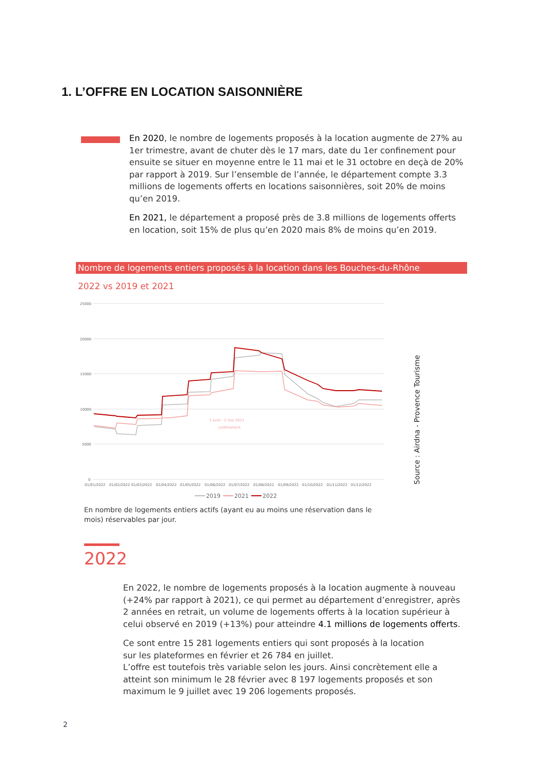1. L’OFFRE EN LOCATION SAISONNIÈRE
En 2020, le nombre de logements proposés à la location augmente de 27% au 1er trimestre, avant de chuter dès le 17 mars, date du 1er confinement pour ensuite se situer en moyenne entre le 11 mai et le 31 octobre en deçà de 20% par rapport à 2019. Sur l’ensemble de l’année, le département compte 3.3 millions de logements offerts en locations saisonnières, soit 20% de moins qu’en 2019.
En 2021, le département a proposé près de 3.8 millions de logements offerts en location, soit 15% de plus qu’en 2020 mais 8% de moins qu’en 2019.
Nombre de logements entiers proposés à la location dans les Bouches-du-Rhône
2022 vs 2019 et 2021
25000
20000
15000
10000
5000
0
01/01/2022
01/02/2022
01/03/2022
01/04/2022
01/05/2022
01/06/2022
01/07/2022
01/08/2022
01/09/2022
01/10/2022
01/11/2022
01/12/2022
3 avril - 2 mai 2021
confinement
2019
2021
2022
Source : Airdna - Provence Tourisme
En nombre de logements entiers actifs (ayant eu au moins une réservation dans le mois) réservables par jour.
2022
En 2022, le nombre de logements proposés à la location augmente à nouveau (+24% par rapport à 2021), ce qui permet au département d’enregistrer, après 2 années en retrait, un volume de logements offerts à la location supérieur à celui observé en 2019 (+13%) pour atteindre 4.1 millions de logements offerts.
Ce sont entre 15 281 logements entiers qui sont proposés à la location
sur les plateformes en février et 26 784 en juillet.
L’offre est toutefois très variable selon les jours. Ainsi concrètement elle a atteint son minimum le 28 février avec 8 197 logements proposés et son maximum le 9 juillet avec 19 206 logements proposés.
2